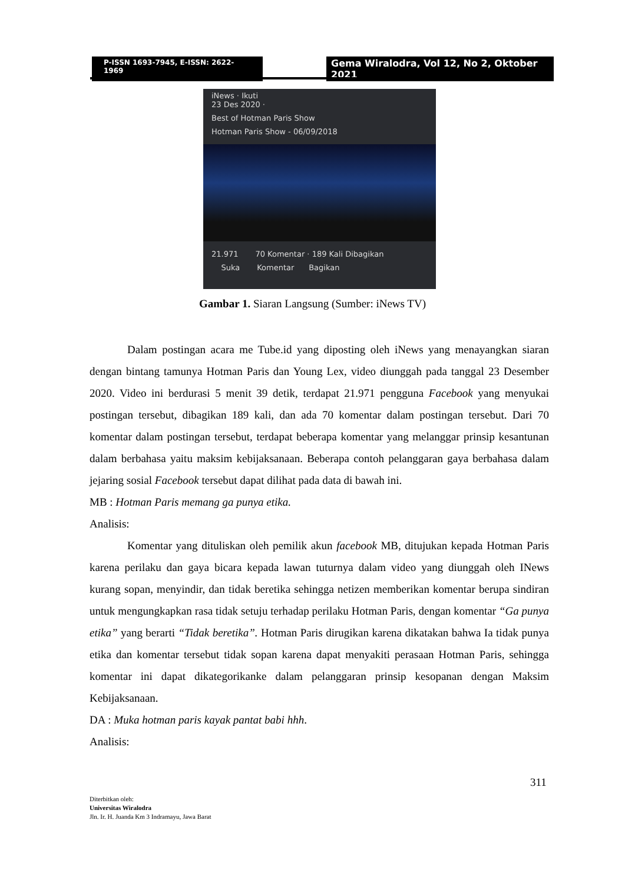P-ISSN 1693-7945, E-ISSN: 2622-1969
Gema Wiralodra, Vol 12, No 2, Oktober 2021
iNews · Ikuti
23 Des 2020 ·
Best of Hotman Paris Show
Hotman Paris Show - 06/09/2018
21.971 70 Komentar · 189 Kali Dibagikan
Suka Komentar Bagikan
Gambar 1. Siaran Langsung (Sumber: iNews TV)
Dalam postingan acara me Tube.id yang diposting oleh iNews yang menayangkan siaran dengan bintang tamunya Hotman Paris dan Young Lex, video diunggah pada tanggal 23 Desember 2020. Video ini berdurasi 5 menit 39 detik, terdapat 21.971 pengguna Facebook yang menyukai postingan tersebut, dibagikan 189 kali, dan ada 70 komentar dalam postingan tersebut. Dari 70 komentar dalam postingan tersebut, terdapat beberapa komentar yang melanggar prinsip kesantunan dalam berbahasa yaitu maksim kebijaksanaan. Beberapa contoh pelanggaran gaya berbahasa dalam jejaring sosial Facebook tersebut dapat dilihat pada data di bawah ini.
MB : Hotman Paris memang ga punya etika.
Analisis:
Komentar yang dituliskan oleh pemilik akun facebook MB, ditujukan kepada Hotman Paris karena perilaku dan gaya bicara kepada lawan tuturnya dalam video yang diunggah oleh INews kurang sopan, menyindir, dan tidak beretika sehingga netizen memberikan komentar berupa sindiran untuk mengungkapkan rasa tidak setuju terhadap perilaku Hotman Paris, dengan komentar “Ga punya etika” yang berarti “Tidak beretika”. Hotman Paris dirugikan karena dikatakan bahwa Ia tidak punya etika dan komentar tersebut tidak sopan karena dapat menyakiti perasaan Hotman Paris, sehingga komentar ini dapat dikategorikanke dalam pelanggaran prinsip kesopanan dengan Maksim Kebijaksanaan.
DA : Muka hotman paris kayak pantat babi hhh.
Analisis:
311
Diterbitkan oleh:
Universitas Wiralodra
Jln. Ir. H. Juanda Km 3 Indramayu, Jawa Barat